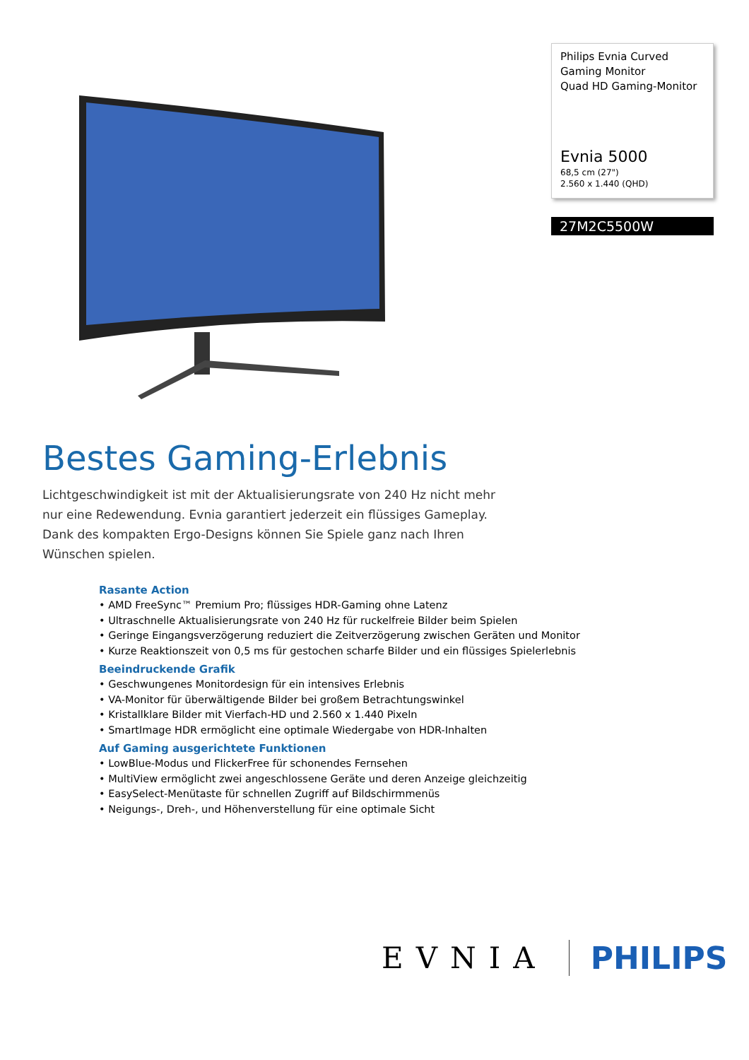Philips Evnia Curved Gaming Monitor
Quad HD Gaming-Monitor
Evnia 5000
68,5 cm (27")
2.560 x 1.440 (QHD)
27M2C5500W
Bestes Gaming-Erlebnis
Lichtgeschwindigkeit ist mit der Aktualisierungsrate von 240 Hz nicht mehr nur eine Redewendung. Evnia garantiert jederzeit ein flüssiges Gameplay. Dank des kompakten Ergo-Designs können Sie Spiele ganz nach Ihren Wünschen spielen.
Rasante Action
• AMD FreeSync™ Premium Pro; flüssiges HDR-Gaming ohne Latenz
• Ultraschnelle Aktualisierungsrate von 240 Hz für ruckelfreie Bilder beim Spielen
• Geringe Eingangsverzögerung reduziert die Zeitverzögerung zwischen Geräten und Monitor
• Kurze Reaktionszeit von 0,5 ms für gestochen scharfe Bilder und ein flüssiges Spielerlebnis
Beeindruckende Grafik
• Geschwungenes Monitordesign für ein intensives Erlebnis
• VA-Monitor für überwältigende Bilder bei großem Betrachtungswinkel
• Kristallklare Bilder mit Vierfach-HD und 2.560 x 1.440 Pixeln
• SmartImage HDR ermöglicht eine optimale Wiedergabe von HDR-Inhalten
Auf Gaming ausgerichtete Funktionen
• LowBlue-Modus und FlickerFree für schonendes Fernsehen
• MultiView ermöglicht zwei angeschlossene Geräte und deren Anzeige gleichzeitig
• EasySelect-Menütaste für schnellen Zugriff auf Bildschirmmenüs
• Neigungs-, Dreh-, und Höhenverstellung für eine optimale Sicht
EVNIA PHILIPS